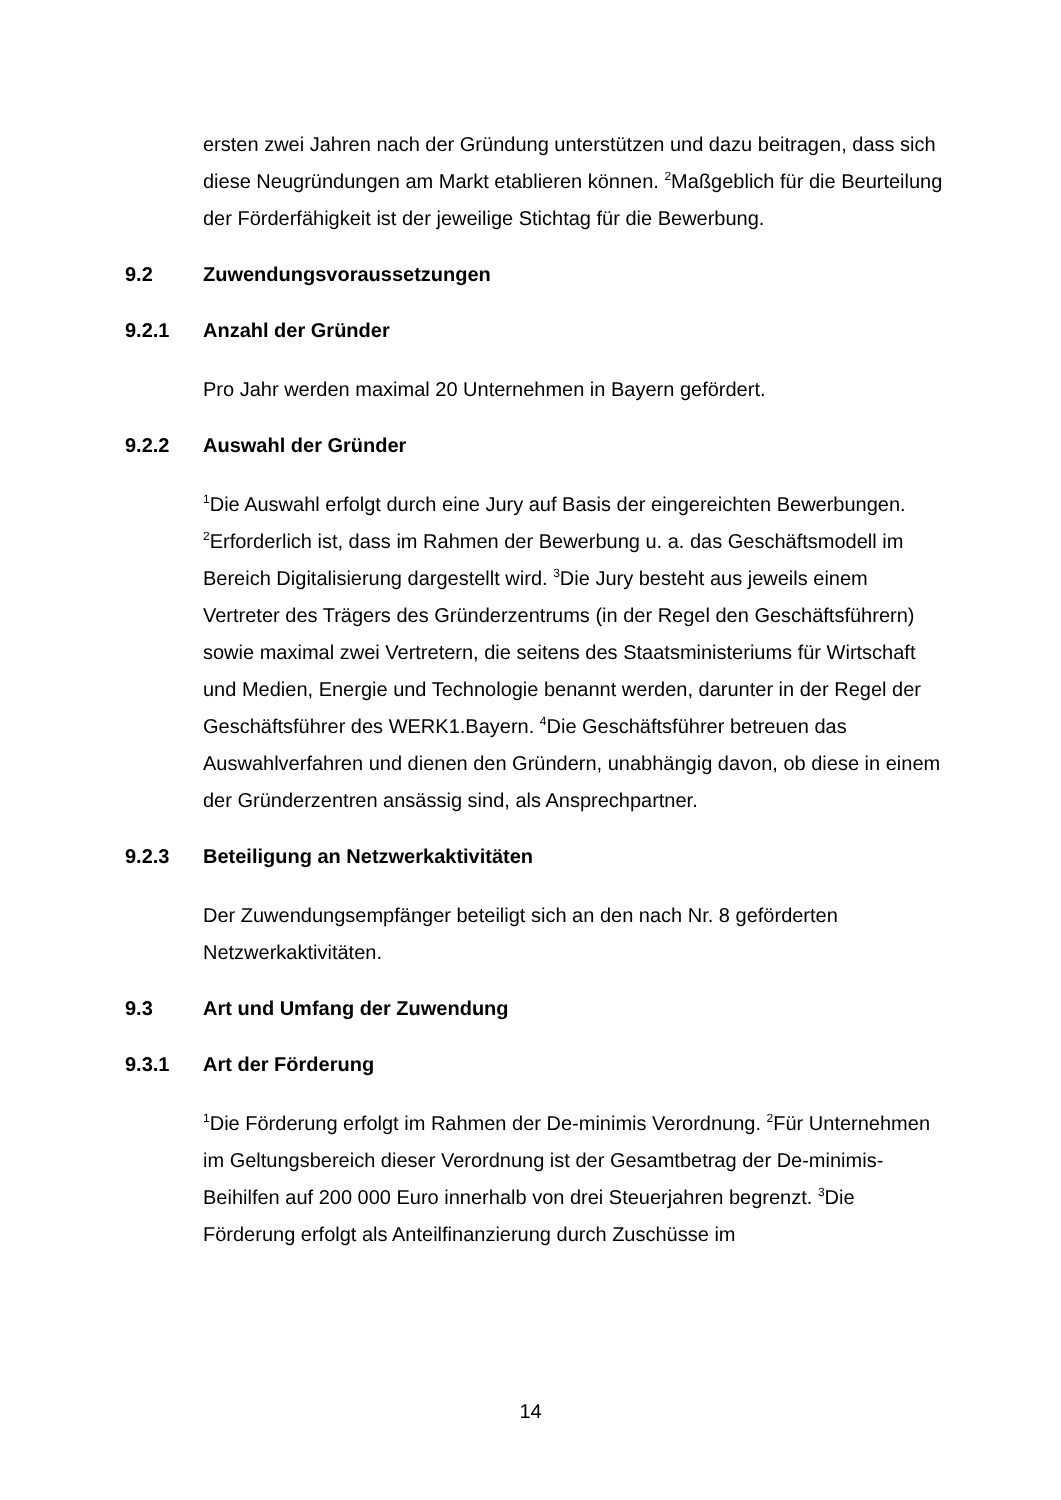ersten zwei Jahren nach der Gründung unterstützen und dazu beitragen, dass sich diese Neugründungen am Markt etablieren können. <sup>2</sup>Maßgeblich für die Beurteilung der Förderfähigkeit ist der jeweilige Stichtag für die Bewerbung.
9.2 Zuwendungsvoraussetzungen
9.2.1 Anzahl der Gründer
Pro Jahr werden maximal 20 Unternehmen in Bayern gefördert.
9.2.2 Auswahl der Gründer
<sup>1</sup> Die Auswahl erfolgt durch eine Jury auf Basis der eingereichten Bewerbungen. <sup>2</sup>Erforderlich ist, dass im Rahmen der Bewerbung u. a. das Geschäftsmodell im Bereich Digitalisierung dargestellt wird. <sup>3</sup>Die Jury besteht aus jeweils einem Vertreter des Trägers des Gründerzentrums (in der Regel den Geschäftsführern) sowie maximal zwei Vertretern, die seitens des Staatsministeriums für Wirtschaft und Medien, Energie und Technologie benannt werden, darunter in der Regel der Geschäftsführer des WERK1.Bayern. <sup>4</sup>Die Geschäftsführer betreuen das Auswahlverfahren und dienen den Gründern, unabhängig davon, ob diese in einem der Gründerzentren ansässig sind, als Ansprechpartner.
9.2.3 Beteiligung an Netzwerkaktivitäten
Der Zuwendungsempfänger beteiligt sich an den nach Nr. 8 geförderten Netzwerkaktivitäten.
9.3 Art und Umfang der Zuwendung
9.3.1 Art der Förderung
<sup>1</sup> Die Förderung erfolgt im Rahmen der De-minimis Verordnung. <sup>2</sup>Für Unternehmen im Geltungsbereich dieser Verordnung ist der Gesamtbetrag der De-minimis-Beihilfen auf 200 000 Euro innerhalb von drei Steuerjahren begrenzt. <sup>3</sup>Die Förderung erfolgt als Anteilfinanzierung durch Zuschüsse im
14